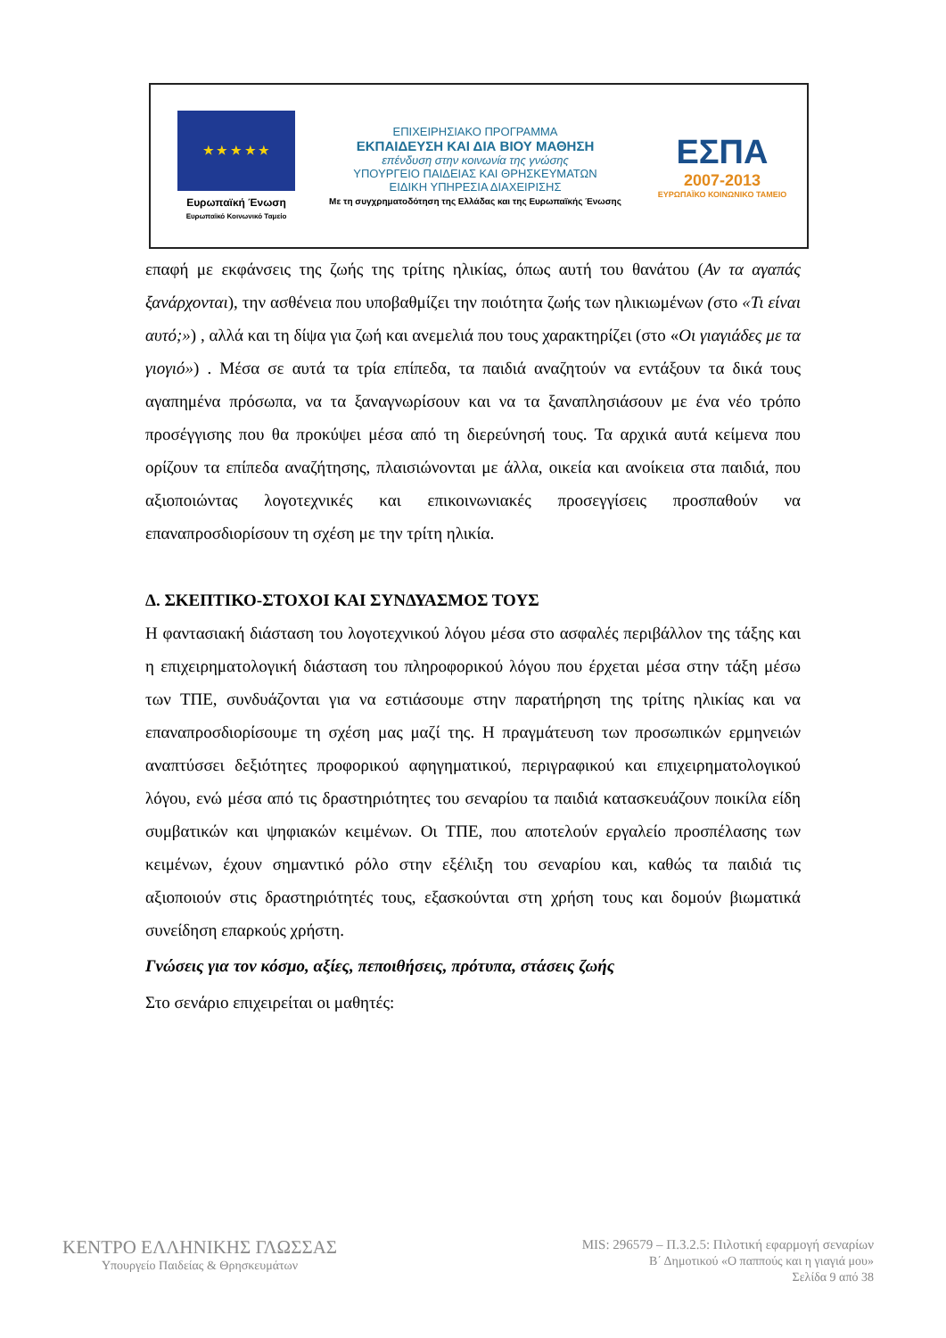★ ★ ★ ★ ★
Ευρωπαϊκή Ένωση
Ευρωπαϊκό Κοινωνικό Ταμείο
ΕΠΙΧΕΙΡΗΣΙΑΚΟ ΠΡΟΓΡΑΜΜΑ
ΕΚΠΑΙΔΕΥΣΗ ΚΑΙ ΔΙΑ ΒΙΟΥ ΜΑΘΗΣΗ
επένδυση στην κοινωνία της γνώσης
ΥΠΟΥΡΓΕΙΟ ΠΑΙΔΕΙΑΣ ΚΑΙ ΘΡΗΣΚΕΥΜΑΤΩΝ
ΕΙΔΙΚΗ ΥΠΗΡΕΣΙΑ ΔΙΑΧΕΙΡΙΣΗΣ
Με τη συγχρηματοδότηση της Ελλάδας και της Ευρωπαϊκής Ένωσης
ΕΣΠΑ
2007-2013
ΕΥΡΩΠΑΪΚΟ ΚΟΙΝΩΝΙΚΟ ΤΑΜΕΙΟ
επαφή με εκφάνσεις της ζωής της τρίτης ηλικίας, όπως αυτή του θανάτου (Αν τα αγαπάς ξανάρχονται), την ασθένεια που υποβαθμίζει την ποιότητα ζωής των ηλικιωμένων (στο «Τι είναι αυτό;») , αλλά και τη δίψα για ζωή και ανεμελιά που τους χαρακτηρίζει (στο «Οι γιαγιάδες με τα γιογιό») . Μέσα σε αυτά τα τρία επίπεδα, τα παιδιά αναζητούν να εντάξουν τα δικά τους αγαπημένα πρόσωπα, να τα ξαναγνωρίσουν και να τα ξαναπλησιάσουν με ένα νέο τρόπο προσέγγισης που θα προκύψει μέσα από τη διερεύνησή τους. Τα αρχικά αυτά κείμενα που ορίζουν τα επίπεδα αναζήτησης, πλαισιώνονται με άλλα, οικεία και ανοίκεια στα παιδιά, που αξιοποιώντας λογοτεχνικές και επικοινωνιακές προσεγγίσεις προσπαθούν να επαναπροσδιορίσουν τη σχέση με την τρίτη ηλικία.
Δ. ΣΚΕΠΤΙΚΟ-ΣΤΟΧΟΙ ΚΑΙ ΣΥΝΔΥΑΣΜΟΣ ΤΟΥΣ
Η φαντασιακή διάσταση του λογοτεχνικού λόγου μέσα στο ασφαλές περιβάλλον της τάξης και η επιχειρηματολογική διάσταση του πληροφορικού λόγου που έρχεται μέσα στην τάξη μέσω των ΤΠΕ, συνδυάζονται για να εστιάσουμε στην παρατήρηση της τρίτης ηλικίας και να επαναπροσδιορίσουμε τη σχέση μας μαζί της. Η πραγμάτευση των προσωπικών ερμηνειών αναπτύσσει δεξιότητες προφορικού αφηγηματικού, περιγραφικού και επιχειρηματολογικού λόγου, ενώ μέσα από τις δραστηριότητες του σεναρίου τα παιδιά κατασκευάζουν ποικίλα είδη συμβατικών και ψηφιακών κειμένων. Οι ΤΠΕ, που αποτελούν εργαλείο προσπέλασης των κειμένων, έχουν σημαντικό ρόλο στην εξέλιξη του σεναρίου και, καθώς τα παιδιά τις αξιοποιούν στις δραστηριότητές τους, εξασκούνται στη χρήση τους και δομούν βιωματικά συνείδηση επαρκούς χρήστη.
Γνώσεις για τον κόσμο, αξίες, πεποιθήσεις, πρότυπα, στάσεις ζωής
Στο σενάριο επιχειρείται οι μαθητές:
ΚΕΝΤΡΟ ΕΛΛΗΝΙΚΗΣ ΓΛΩΣΣΑΣ
Υπουργείο Παιδείας & Θρησκευμάτων
MIS: 296579 – Π.3.2.5: Πιλοτική εφαρμογή σεναρίων
Β΄ Δημοτικού «Ο παππούς και η γιαγιά μου»
Σελίδα 9 από 38